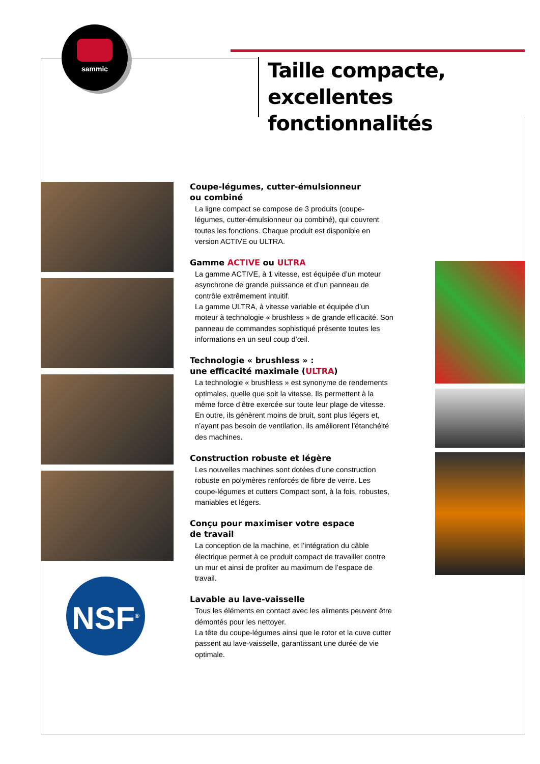sammic
Taille compacte,
excellentes fonctionnalités
NSF<sup>®</sup>
Coupe-légumes, cutter-émulsionneur
ou combiné
La ligne compact se compose de 3 produits (coupe-légumes, cutter-émulsionneur ou combiné), qui couvrent toutes les fonctions. Chaque produit est disponible en version ACTIVE ou ULTRA.
Gamme ACTIVE ou ULTRA
La gamme ACTIVE, à 1 vitesse, est équipée d’un moteur asynchrone de grande puissance et d’un panneau de contrôle extrêmement intuitif.
La gamme ULTRA, à vitesse variable et équipée d’un moteur à technologie « brushless » de grande efficacité. Son panneau de commandes sophistiqué présente toutes les informations en un seul coup d’œil.
Technologie « brushless » :
une efficacité maximale (ULTRA)
La technologie « brushless » est synonyme de rendements optimales, quelle que soit la vitesse. Ils permettent à la même force d’être exercée sur toute leur plage de vitesse. En outre, ils génèrent moins de bruit, sont plus légers et, n’ayant pas besoin de ventilation, ils améliorent l’étanchéité des machines.
Construction robuste et légère
Les nouvelles machines sont dotées d’une construction robuste en polymères renforcés de fibre de verre. Les coupe-légumes et cutters Compact sont, à la fois, robustes, maniables et légers.
Conçu pour maximiser votre espace
de travail
La conception de la machine, et l’intégration du câble électrique permet à ce produit compact de travailler contre un mur et ainsi de profiter au maximum de l’espace de travail.
Lavable au lave-vaisselle
Tous les éléments en contact avec les aliments peuvent être démontés pour les nettoyer.
La tête du coupe-légumes ainsi que le rotor et la cuve cutter passent au lave-vaisselle, garantissant une durée de vie optimale.